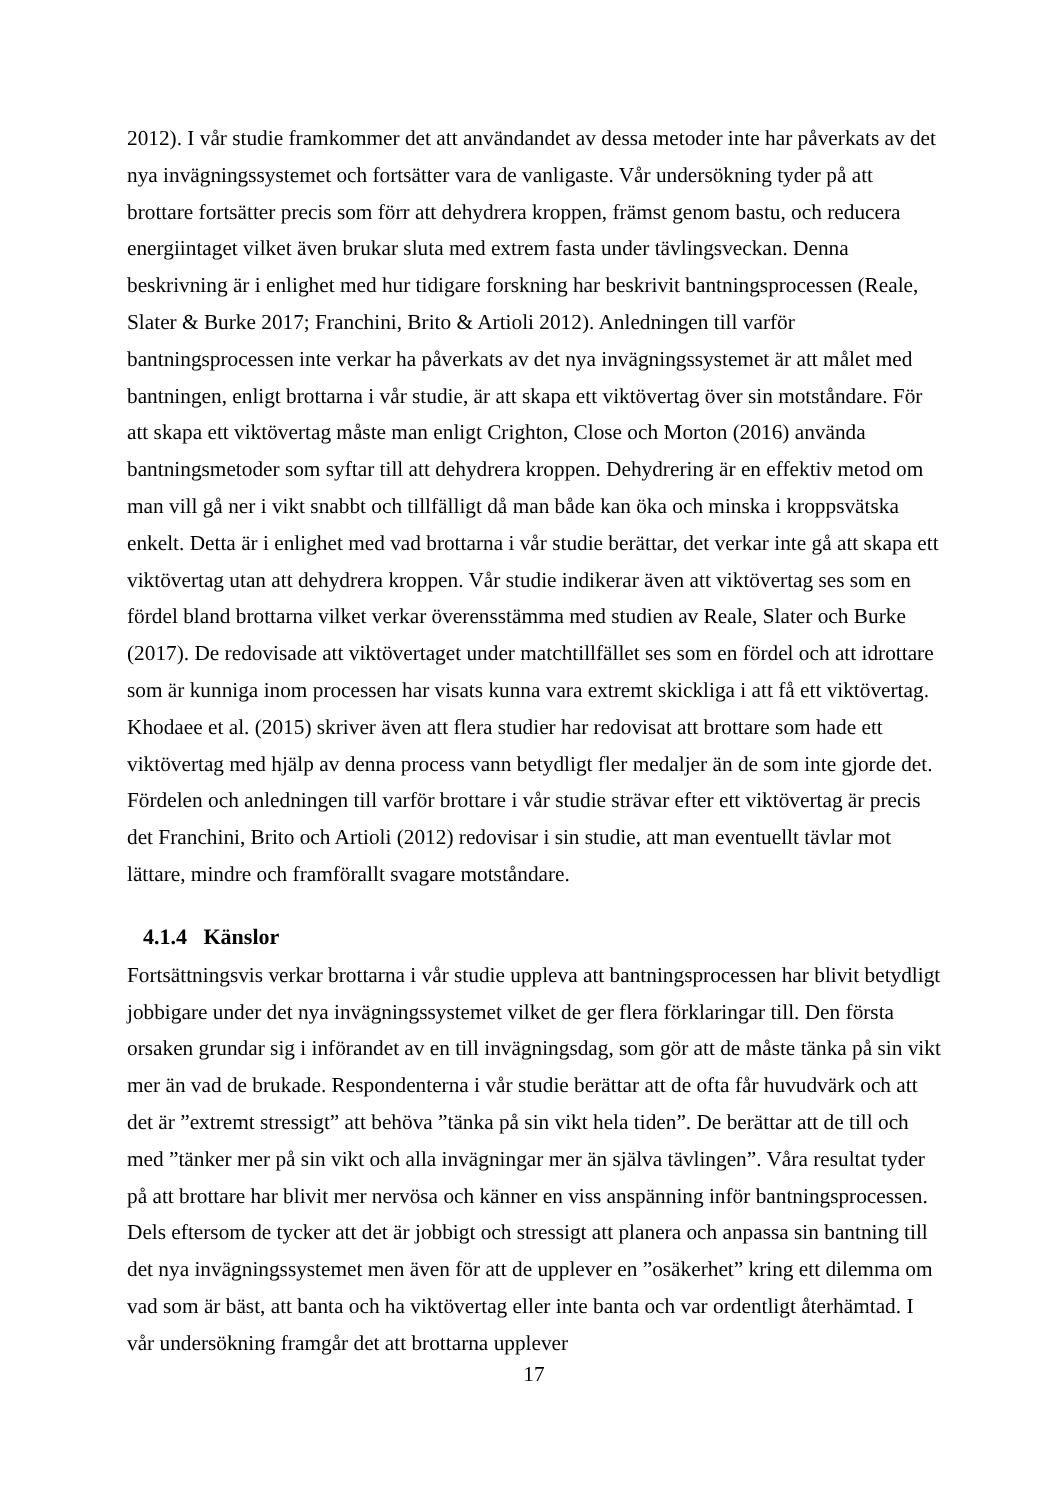2012). I vår studie framkommer det att användandet av dessa metoder inte har påverkats av det nya invägningssystemet och fortsätter vara de vanligaste. Vår undersökning tyder på att brottare fortsätter precis som förr att dehydrera kroppen, främst genom bastu, och reducera energiintaget vilket även brukar sluta med extrem fasta under tävlingsveckan. Denna beskrivning är i enlighet med hur tidigare forskning har beskrivit bantningsprocessen (Reale, Slater & Burke 2017; Franchini, Brito & Artioli 2012). Anledningen till varför bantningsprocessen inte verkar ha påverkats av det nya invägningssystemet är att målet med bantningen, enligt brottarna i vår studie, är att skapa ett viktövertag över sin motståndare. För att skapa ett viktövertag måste man enligt Crighton, Close och Morton (2016) använda bantningsmetoder som syftar till att dehydrera kroppen. Dehydrering är en effektiv metod om man vill gå ner i vikt snabbt och tillfälligt då man både kan öka och minska i kroppsvätska enkelt. Detta är i enlighet med vad brottarna i vår studie berättar, det verkar inte gå att skapa ett viktövertag utan att dehydrera kroppen. Vår studie indikerar även att viktövertag ses som en fördel bland brottarna vilket verkar överensstämma med studien av Reale, Slater och Burke (2017). De redovisade att viktövertaget under matchtillfället ses som en fördel och att idrottare som är kunniga inom processen har visats kunna vara extremt skickliga i att få ett viktövertag. Khodaee et al. (2015) skriver även att flera studier har redovisat att brottare som hade ett viktövertag med hjälp av denna process vann betydligt fler medaljer än de som inte gjorde det. Fördelen och anledningen till varför brottare i vår studie strävar efter ett viktövertag är precis det Franchini, Brito och Artioli (2012) redovisar i sin studie, att man eventuellt tävlar mot lättare, mindre och framförallt svagare motståndare.
4.1.4 Känslor
Fortsättningsvis verkar brottarna i vår studie uppleva att bantningsprocessen har blivit betydligt jobbigare under det nya invägningssystemet vilket de ger flera förklaringar till. Den första orsaken grundar sig i införandet av en till invägningsdag, som gör att de måste tänka på sin vikt mer än vad de brukade. Respondenterna i vår studie berättar att de ofta får huvudvärk och att det är ”extremt stressigt” att behöva ”tänka på sin vikt hela tiden”. De berättar att de till och med ”tänker mer på sin vikt och alla invägningar mer än själva tävlingen”. Våra resultat tyder på att brottare har blivit mer nervösa och känner en viss anspänning inför bantningsprocessen. Dels eftersom de tycker att det är jobbigt och stressigt att planera och anpassa sin bantning till det nya invägningssystemet men även för att de upplever en ”osäkerhet” kring ett dilemma om vad som är bäst, att banta och ha viktövertag eller inte banta och var ordentligt återhämtad. I vår undersökning framgår det att brottarna upplever
17